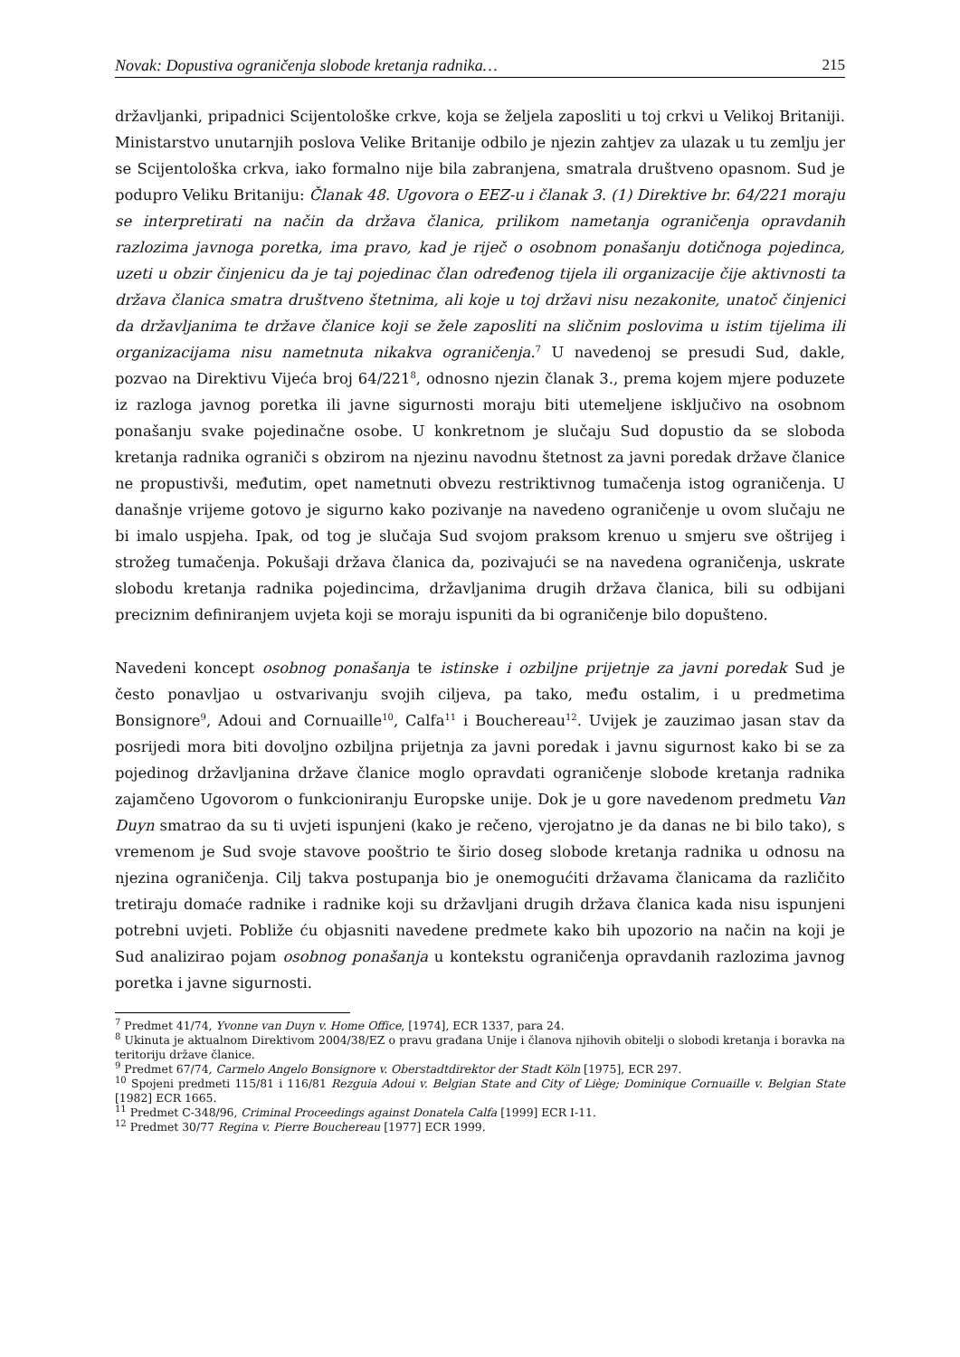Novak: Dopustiva ograničenja slobode kretanja radnika… 215
državljanki, pripadnici Scijentološke crkve, koja se željela zaposliti u toj crkvi u Velikoj Britaniji. Ministarstvo unutarnjih poslova Velike Britanije odbilo je njezin zahtjev za ulazak u tu zemlju jer se Scijentološka crkva, iako formalno nije bila zabranjena, smatrala društveno opasnom. Sud je podupro Veliku Britaniju: Članak 48. Ugovora o EEZ-u i članak 3. (1) Direktive br. 64/221 moraju se interpretirati na način da država članica, prilikom nametanja ograničenja opravdanih razlozima javnoga poretka, ima pravo, kad je riječ o osobnom ponašanju dotičnoga pojedinca, uzeti u obzir činjenicu da je taj pojedinac član određenog tijela ili organizacije čije aktivnosti ta država članica smatra društveno štetnima, ali koje u toj državi nisu nezakonite, unatoč činjenici da državljanima te države članice koji se žele zaposliti na sličnim poslovima u istim tijelima ili organizacijama nisu nametnuta nikakva ograničenja.<sup>7</sup> U navedenoj se presudi Sud, dakle, pozvao na Direktivu Vijeća broj 64/221<sup>8</sup>, odnosno njezin članak 3., prema kojem mjere poduzete iz razloga javnog poretka ili javne sigurnosti moraju biti utemeljene isključivo na osobnom ponašanju svake pojedinačne osobe. U konkretnom je slučaju Sud dopustio da se sloboda kretanja radnika ograniči s obzirom na njezinu navodnu štetnost za javni poredak države članice ne propustivši, međutim, opet nametnuti obvezu restriktivnog tumačenja istog ograničenja. U današnje vrijeme gotovo je sigurno kako pozivanje na navedeno ograničenje u ovom slučaju ne bi imalo uspjeha. Ipak, od tog je slučaja Sud svojom praksom krenuo u smjeru sve oštrijeg i strožeg tumačenja. Pokušaji država članica da, pozivajući se na navedena ograničenja, uskrate slobodu kretanja radnika pojedincima, državljanima drugih država članica, bili su odbijani preciznim definiranjem uvjeta koji se moraju ispuniti da bi ograničenje bilo dopušteno.
Navedeni koncept osobnog ponašanja te istinske i ozbiljne prijetnje za javni poredak Sud je često ponavljao u ostvarivanju svojih ciljeva, pa tako, među ostalim, i u predmetima Bonsignore<sup>9</sup>, Adoui and Cornuaille<sup>10</sup>, Calfa<sup>11</sup> i Bouchereau<sup>12</sup>. Uvijek je zauzimao jasan stav da posrijedi mora biti dovoljno ozbiljna prijetnja za javni poredak i javnu sigurnost kako bi se za pojedinog državljanina države članice moglo opravdati ograničenje slobode kretanja radnika zajamčeno Ugovorom o funkcioniranju Europske unije. Dok je u gore navedenom predmetu Van Duyn smatrao da su ti uvjeti ispunjeni (kako je rečeno, vjerojatno je da danas ne bi bilo tako), s vremenom je Sud svoje stavove pooštrio te širio doseg slobode kretanja radnika u odnosu na njezina ograničenja. Cilj takva postupanja bio je onemogućiti državama članicama da različito tretiraju domaće radnike i radnike koji su državljani drugih država članica kada nisu ispunjeni potrebni uvjeti. Pobliže ću objasniti navedene predmete kako bih upozorio na način na koji je Sud analizirao pojam osobnog ponašanja u kontekstu ograničenja opravdanih razlozima javnog poretka i javne sigurnosti.
<sup>7</sup> Predmet 41/74, Yvonne van Duyn v. Home Office, [1974], ECR 1337, para 24.
<sup>8</sup> Ukinuta je aktualnom Direktivom 2004/38/EZ o pravu građana Unije i članova njihovih obitelji o slobodi kretanja i boravka na teritoriju države članice.
<sup>9</sup> Predmet 67/74, Carmelo Angelo Bonsignore v. Oberstadtdirektor der Stadt Köln [1975], ECR 297.
<sup>10</sup> Spojeni predmeti 115/81 i 116/81 Rezguia Adoui v. Belgian State and City of Liège; Dominique Cornuaille v. Belgian State [1982] ECR 1665.
<sup>11</sup> Predmet C-348/96, Criminal Proceedings against Donatela Calfa [1999] ECR I-11.
<sup>12</sup> Predmet 30/77 Regina v. Pierre Bouchereau [1977] ECR 1999.